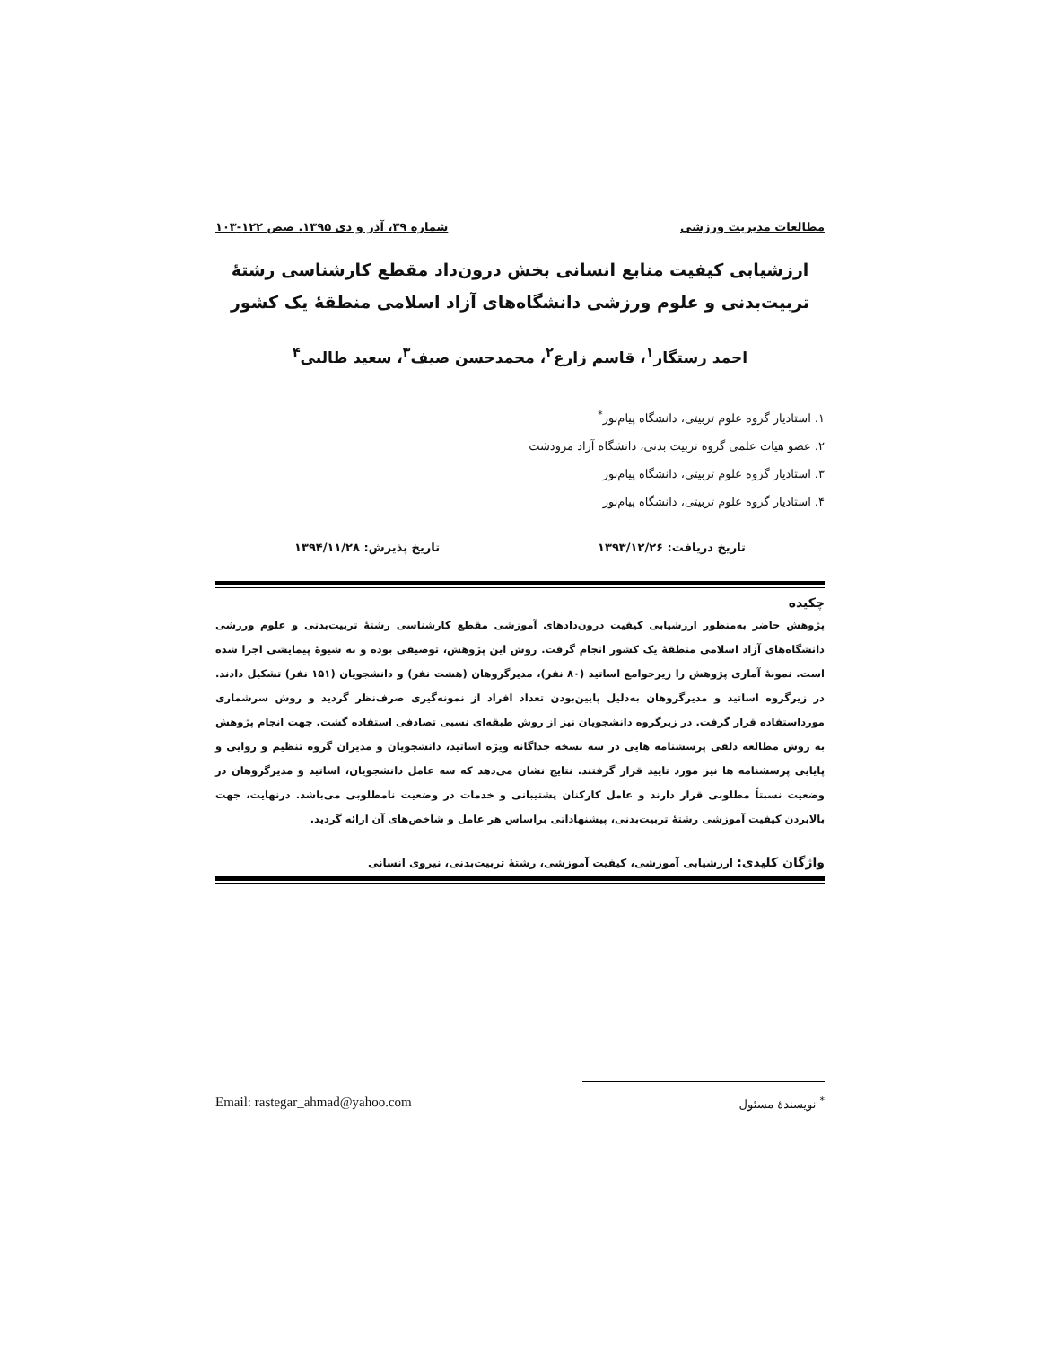مطالعات مدیریت ورزشی شماره ۳۹، آذر و دی ۱۳۹۵. صص ۱۲۲-۱۰۳
ارزشیابی کیفیت منابع انسانی بخش درون‌داد مقطع کارشناسی رشتۀ
تربیت‌بدنی و علوم ورزشی دانشگاه‌های آزاد اسلامی منطقۀ یک کشور
احمد رستگار<sup>۱</sup>، قاسم زارع<sup>۲</sup>، محمدحسن صیف<sup>۳</sup>، سعید طالبی<sup>۴</sup>
۱. استادیار گروه علوم تربیتی، دانشگاه پیام‌نور<sup>*</sup>
۲. عضو هیات علمی گروه تربیت بدنی، دانشگاه آزاد مرودشت
۳. استادیار گروه علوم تربیتی، دانشگاه پیام‌نور
۴. استادیار گروه علوم تربیتی، دانشگاه پیام‌نور
تاریخ دریافت: ۱۳۹۳/۱۲/۲۶ تاریخ پذیرش: ۱۳۹۴/۱۱/۲۸
چکیده
پژوهش حاضر به‌منظور ارزشیابی کیفیت درون‌دادهای آموزشی مقطع کارشناسی رشتۀ تربیت‌بدنی و علوم ورزشی دانشگاه‌های آزاد اسلامی منطقۀ یک کشور انجام گرفت. روش این پژوهش، توصیفی بوده و به شیوۀ پیمایشی اجرا شده است. نمونۀ آماری پژوهش را زیرجوامع اساتید (۸۰ نفر)، مدیرگروهان (هشت نفر) و دانشجویان (۱۵۱ نفر) تشکیل دادند. در زیرگروه اساتید و مدیرگروهان به‌دلیل پایین‌بودن تعداد افراد از نمونه‌گیری صرف‌نظر گردید و روش سرشماری مورداستفاده قرار گرفت. در زیرگروه دانشجویان نیز از روش طبقه‌ای نسبی تصادفی استفاده گشت. جهت انجام پژوهش به روش مطالعه دلفی پرسشنامه هایی در سه نسخه جداگانه ویژه اساتید، دانشجویان و مدیران گروه تنظیم و روایی و پایایی پرسشنامه ها نیز مورد تایید قرار گرفتند. نتایج نشان می‌دهد که سه عامل دانشجویان، اساتید و مدیرگروهان در وضعیت نسبتاً مطلوبی قرار دارند و عامل کارکنان پشتیبانی و خدمات در وضعیت نامطلوبی می‌باشد. درنهایت، جهت بالابردن کیفیت آموزشی رشتۀ تربیت‌بدنی، پیشنهاداتی براساس هر عامل و شاخص‌های آن ارائه گردید.
واژگان کلیدی: ارزشیابی آموزشی، کیفیت آموزشی، رشتۀ تربیت‌بدنی، نیروی انسانی
<sup>*</sup> نویسندۀ مسئول Email: rastegar_ahmad@yahoo.com